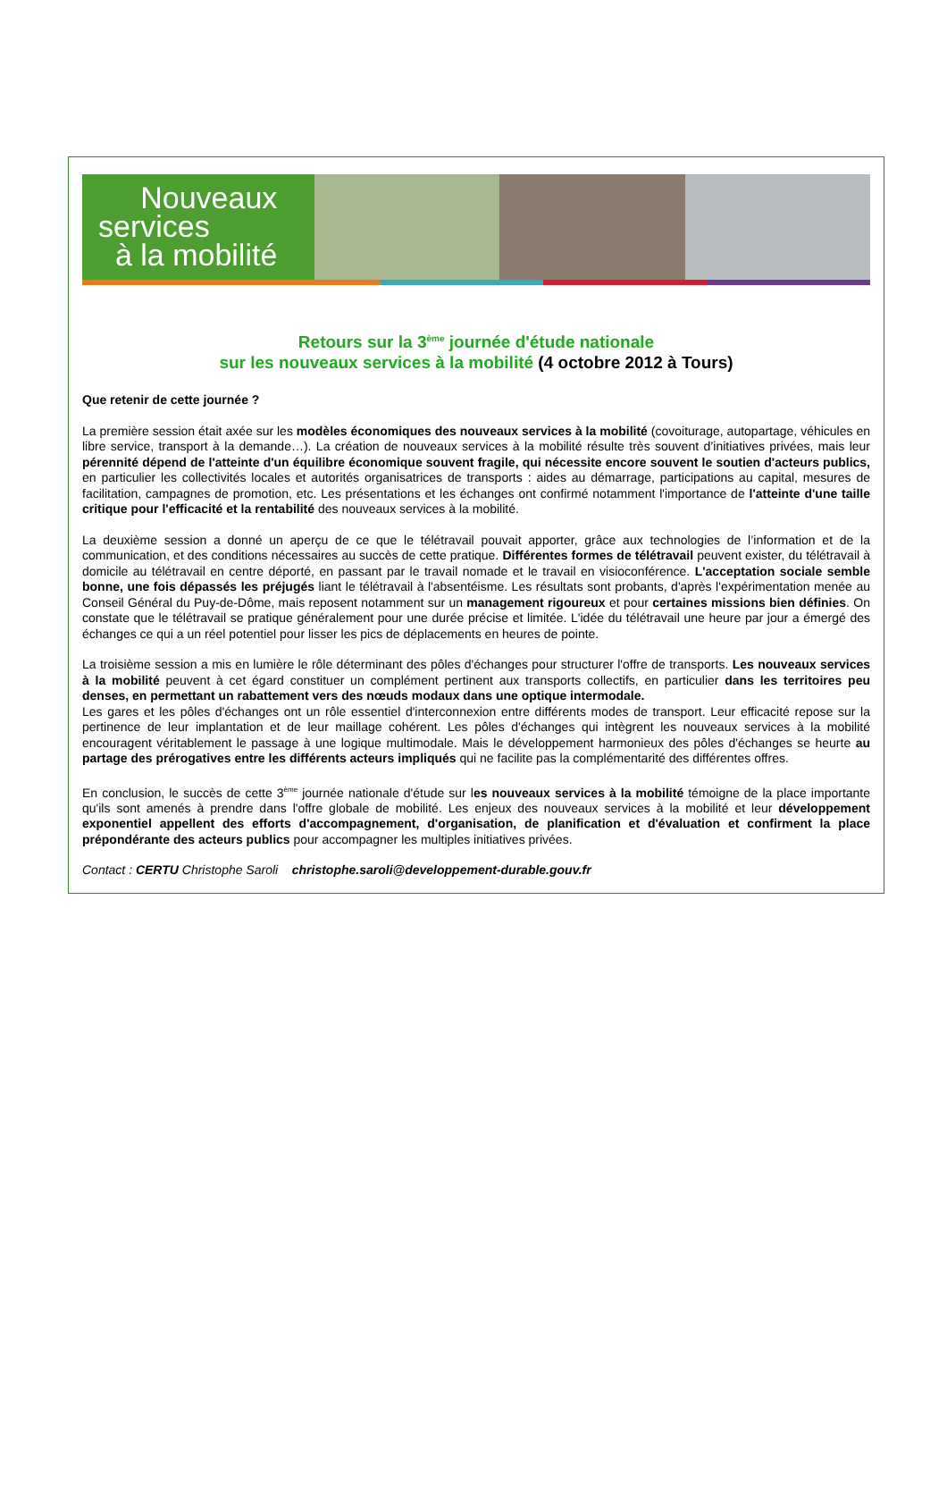Nouveaux
services
à la mobilité
Retours sur la 3<sup>ème</sup> journée d'étude nationale
sur les nouveaux services à la mobilité (4 octobre 2012 à Tours)
Que retenir de cette journée ?
La première session était axée sur les modèles économiques des nouveaux services à la mobilité (covoiturage, autopartage, véhicules en libre service, transport à la demande…). La création de nouveaux services à la mobilité résulte très souvent d’initiatives privées, mais leur pérennité dépend de l'atteinte d'un équilibre économique souvent fragile, qui nécessite encore souvent le soutien d'acteurs publics, en particulier les collectivités locales et autorités organisatrices de transports : aides au démarrage, participations au capital, mesures de facilitation, campagnes de promotion, etc. Les présentations et les échanges ont confirmé notamment l'importance de l'atteinte d'une taille critique pour l'efficacité et la rentabilité des nouveaux services à la mobilité.
La deuxième session a donné un aperçu de ce que le télétravail pouvait apporter, grâce aux technologies de l’information et de la communication, et des conditions nécessaires au succès de cette pratique. Différentes formes de télétravail peuvent exister, du télétravail à domicile au télétravail en centre déporté, en passant par le travail nomade et le travail en visioconférence. L'acceptation sociale semble bonne, une fois dépassés les préjugés liant le télétravail à l'absentéisme. Les résultats sont probants, d'après l'expérimentation menée au Conseil Général du Puy-de-Dôme, mais reposent notamment sur un management rigoureux et pour certaines missions bien définies. On constate que le télétravail se pratique généralement pour une durée précise et limitée. L'idée du télétravail une heure par jour a émergé des échanges ce qui a un réel potentiel pour lisser les pics de déplacements en heures de pointe.
La troisième session a mis en lumière le rôle déterminant des pôles d'échanges pour structurer l'offre de transports. Les nouveaux services à la mobilité peuvent à cet égard constituer un complément pertinent aux transports collectifs, en particulier dans les territoires peu denses, en permettant un rabattement vers des nœuds modaux dans une optique intermodale.
Les gares et les pôles d'échanges ont un rôle essentiel d'interconnexion entre différents modes de transport. Leur efficacité repose sur la pertinence de leur implantation et de leur maillage cohérent. Les pôles d'échanges qui intègrent les nouveaux services à la mobilité encouragent véritablement le passage à une logique multimodale. Mais le développement harmonieux des pôles d'échanges se heurte au partage des prérogatives entre les différents acteurs impliqués qui ne facilite pas la complémentarité des différentes offres.
En conclusion, le succès de cette 3<sup>ème</sup> journée nationale d'étude sur les nouveaux services à la mobilité témoigne de la place importante qu'ils sont amenés à prendre dans l'offre globale de mobilité. Les enjeux des nouveaux services à la mobilité et leur développement exponentiel appellent des efforts d'accompagnement, d'organisation, de planification et d'évaluation et confirment la place prépondérante des acteurs publics pour accompagner les multiples initiatives privées.
Contact : CERTU Christophe Saroli christophe.saroli@developpement-durable.gouv.fr